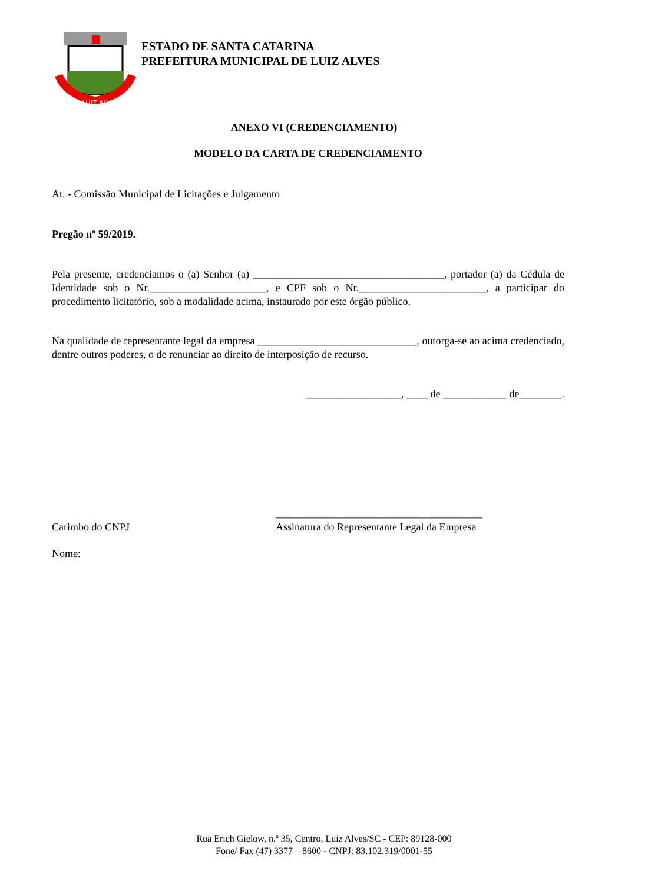LUIZ ALVES
ESTADO DE SANTA CATARINA
PREFEITURA MUNICIPAL DE LUIZ ALVES
ANEXO VI (CREDENCIAMENTO)
MODELO DA CARTA DE CREDENCIAMENTO
At. - Comissão Municipal de Licitações e Julgamento
Pregão nº 59/2019.
Pela presente, credenciamos o (a) Senhor (a) ____________________________________, portador (a) da Cédula de Identidade sob o Nr.______________________, e CPF sob o Nr.________________________, a participar do procedimento licitatório, sob a modalidade acima, instaurado por este órgão público.
Na qualidade de representante legal da empresa ______________________________, outorga-se ao acima credenciado, dentre outros poderes, o de renunciar ao direito de interposição de recurso.
__________________, ____ de ____________ de________.
Carimbo do CNPJ
_______________________________________
Assinatura do Representante Legal da Empresa
Nome:
Rua Erich Gielow, n.º 35, Centro, Luiz Alves/SC - CEP: 89128-000
Fone/ Fax (47) 3377 – 8600 - CNPJ: 83.102.319/0001-55